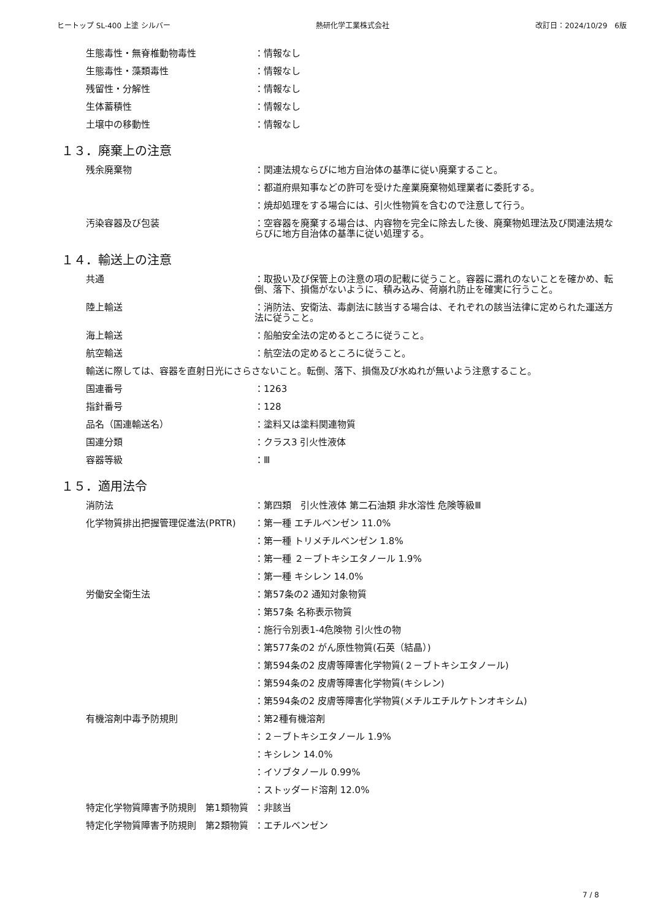ヒートップ SL-400 上塗 シルバー 熱研化学工業株式会社 改訂日：2024/10/29　6版
生態毒性・無脊椎動物毒性 ：情報なし
生態毒性・藻類毒性 ：情報なし
残留性・分解性 ：情報なし
生体蓄積性 ：情報なし
土壌中の移動性 ：情報なし
１３．廃棄上の注意
残余廃棄物 ：関連法規ならびに地方自治体の基準に従い廃棄すること。
：都道府県知事などの許可を受けた産業廃棄物処理業者に委託する。
：焼却処理をする場合には、引火性物質を含むので注意して行う。
汚染容器及び包装 ：空容器を廃棄する場合は、内容物を完全に除去した後、廃棄物処理法及び関連法規ならびに地方自治体の基準に従い処理する。
１４．輸送上の注意
共通 ：取扱い及び保管上の注意の項の記載に従うこと。容器に漏れのないことを確かめ、転倒、落下、損傷がないように、積み込み、荷崩れ防止を確実に行うこと。
陸上輸送 ：消防法、安衛法、毒劇法に該当する場合は、それぞれの該当法律に定められた運送方法に従うこと。
海上輸送 ：船舶安全法の定めるところに従うこと。
航空輸送 ：航空法の定めるところに従うこと。
輸送に際しては、容器を直射日光にさらさないこと。転倒、落下、損傷及び水ぬれが無いよう注意すること。
国連番号 ：1263
指針番号 ：128
品名（国連輸送名） ：塗料又は塗料関連物質
国連分類 ：クラス3 引火性液体
容器等級 ：Ⅲ
１５．適用法令
消防法 ：第四類　引火性液体 第二石油類 非水溶性 危険等級Ⅲ
化学物質排出把握管理促進法(PRTR) ：第一種 エチルベンゼン 11.0%
：第一種 トリメチルベンゼン 1.8%
：第一種 ２－ブトキシエタノール 1.9%
：第一種 キシレン 14.0%
労働安全衛生法 ：第57条の2 通知対象物質
：第57条 名称表示物質
：施行令別表1-4危険物 引火性の物
：第577条の2 がん原性物質(石英（結晶）)
：第594条の2 皮膚等障害化学物質(２－ブトキシエタノール)
：第594条の2 皮膚等障害化学物質(キシレン)
：第594条の2 皮膚等障害化学物質(メチルエチルケトンオキシム)
有機溶剤中毒予防規則 ：第2種有機溶剤
：２－ブトキシエタノール 1.9%
：キシレン 14.0%
：イソブタノール 0.99%
：ストッダード溶剤 12.0%
特定化学物質障害予防規則　第1類物質 ：非該当
特定化学物質障害予防規則　第2類物質 ：エチルベンゼン
7 / 8